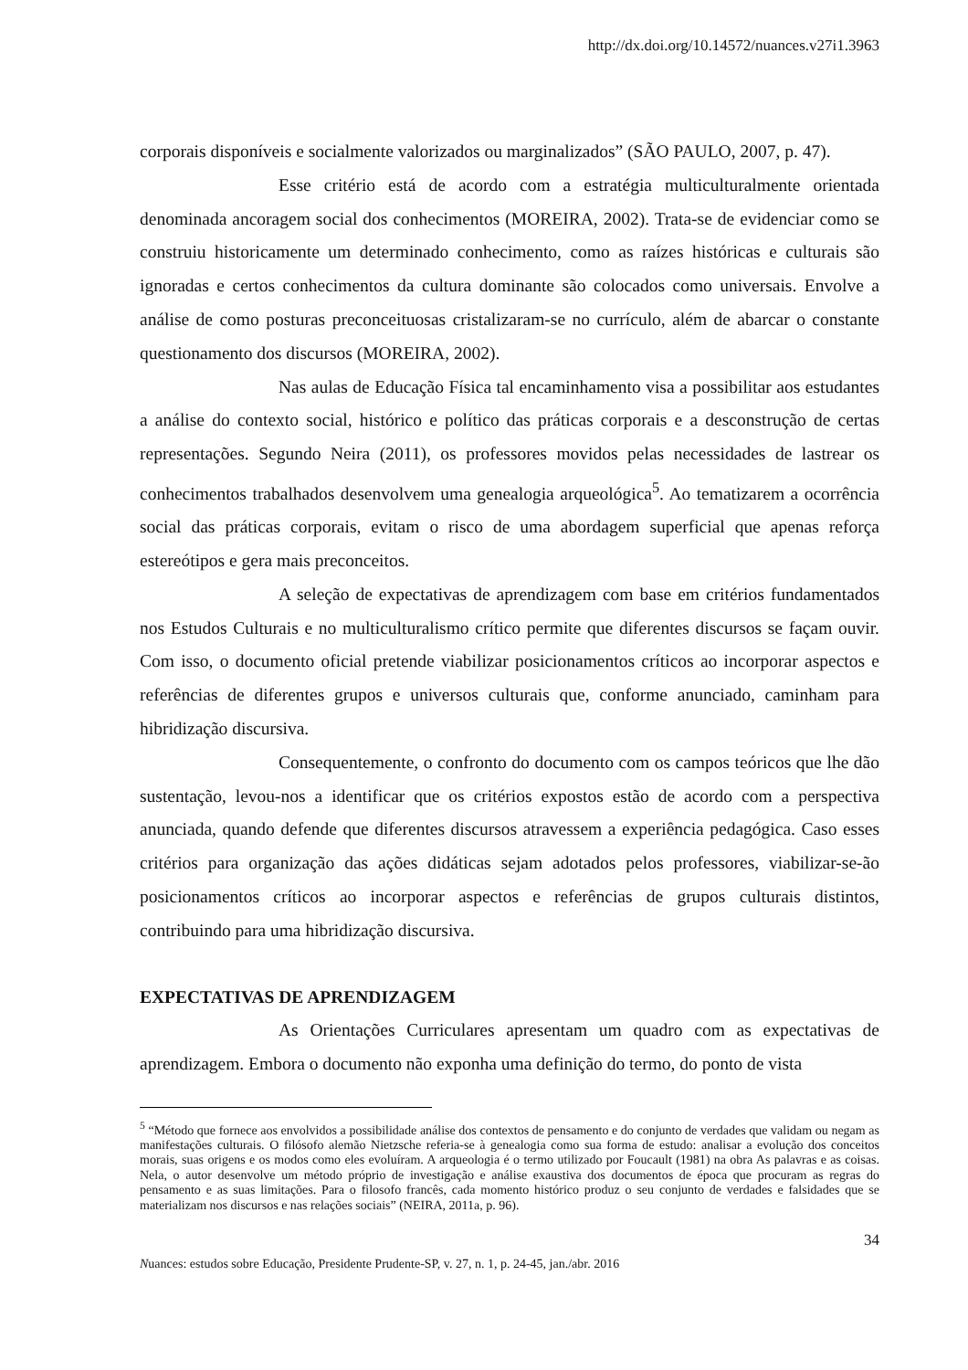http://dx.doi.org/10.14572/nuances.v27i1.3963
corporais disponíveis e socialmente valorizados ou marginalizados” (SÃO PAULO, 2007, p. 47).
Esse critério está de acordo com a estratégia multiculturalmente orientada denominada ancoragem social dos conhecimentos (MOREIRA, 2002). Trata-se de evidenciar como se construiu historicamente um determinado conhecimento, como as raízes históricas e culturais são ignoradas e certos conhecimentos da cultura dominante são colocados como universais. Envolve a análise de como posturas preconceituosas cristalizaram-se no currículo, além de abarcar o constante questionamento dos discursos (MOREIRA, 2002).
Nas aulas de Educação Física tal encaminhamento visa a possibilitar aos estudantes a análise do contexto social, histórico e político das práticas corporais e a desconstrução de certas representações. Segundo Neira (2011), os professores movidos pelas necessidades de lastrear os conhecimentos trabalhados desenvolvem uma genealogia arqueológica<sup>5</sup>. Ao tematizarem a ocorrência social das práticas corporais, evitam o risco de uma abordagem superficial que apenas reforça estereótipos e gera mais preconceitos.
A seleção de expectativas de aprendizagem com base em critérios fundamentados nos Estudos Culturais e no multiculturalismo crítico permite que diferentes discursos se façam ouvir. Com isso, o documento oficial pretende viabilizar posicionamentos críticos ao incorporar aspectos e referências de diferentes grupos e universos culturais que, conforme anunciado, caminham para hibridização discursiva.
Consequentemente, o confronto do documento com os campos teóricos que lhe dão sustentação, levou-nos a identificar que os critérios expostos estão de acordo com a perspectiva anunciada, quando defende que diferentes discursos atravessem a experiência pedagógica. Caso esses critérios para organização das ações didáticas sejam adotados pelos professores, viabilizar-se-ão posicionamentos críticos ao incorporar aspectos e referências de grupos culturais distintos, contribuindo para uma hibridização discursiva.
EXPECTATIVAS DE APRENDIZAGEM
As Orientações Curriculares apresentam um quadro com as expectativas de aprendizagem. Embora o documento não exponha uma definição do termo, do ponto de vista
<sup>5</sup> “Método que fornece aos envolvidos a possibilidade análise dos contextos de pensamento e do conjunto de verdades que validam ou negam as manifestações culturais. O filósofo alemão Nietzsche referia-se à genealogia como sua forma de estudo: analisar a evolução dos conceitos morais, suas origens e os modos como eles evoluíram. A arqueologia é o termo utilizado por Foucault (1981) na obra As palavras e as coisas. Nela, o autor desenvolve um método próprio de investigação e análise exaustiva dos documentos de época que procuram as regras do pensamento e as suas limitações. Para o filosofo francês, cada momento histórico produz o seu conjunto de verdades e falsidades que se materializam nos discursos e nas relações sociais” (NEIRA, 2011a, p. 96).
34
Nuances: estudos sobre Educação, Presidente Prudente-SP, v. 27, n. 1, p. 24-45, jan./abr. 2016